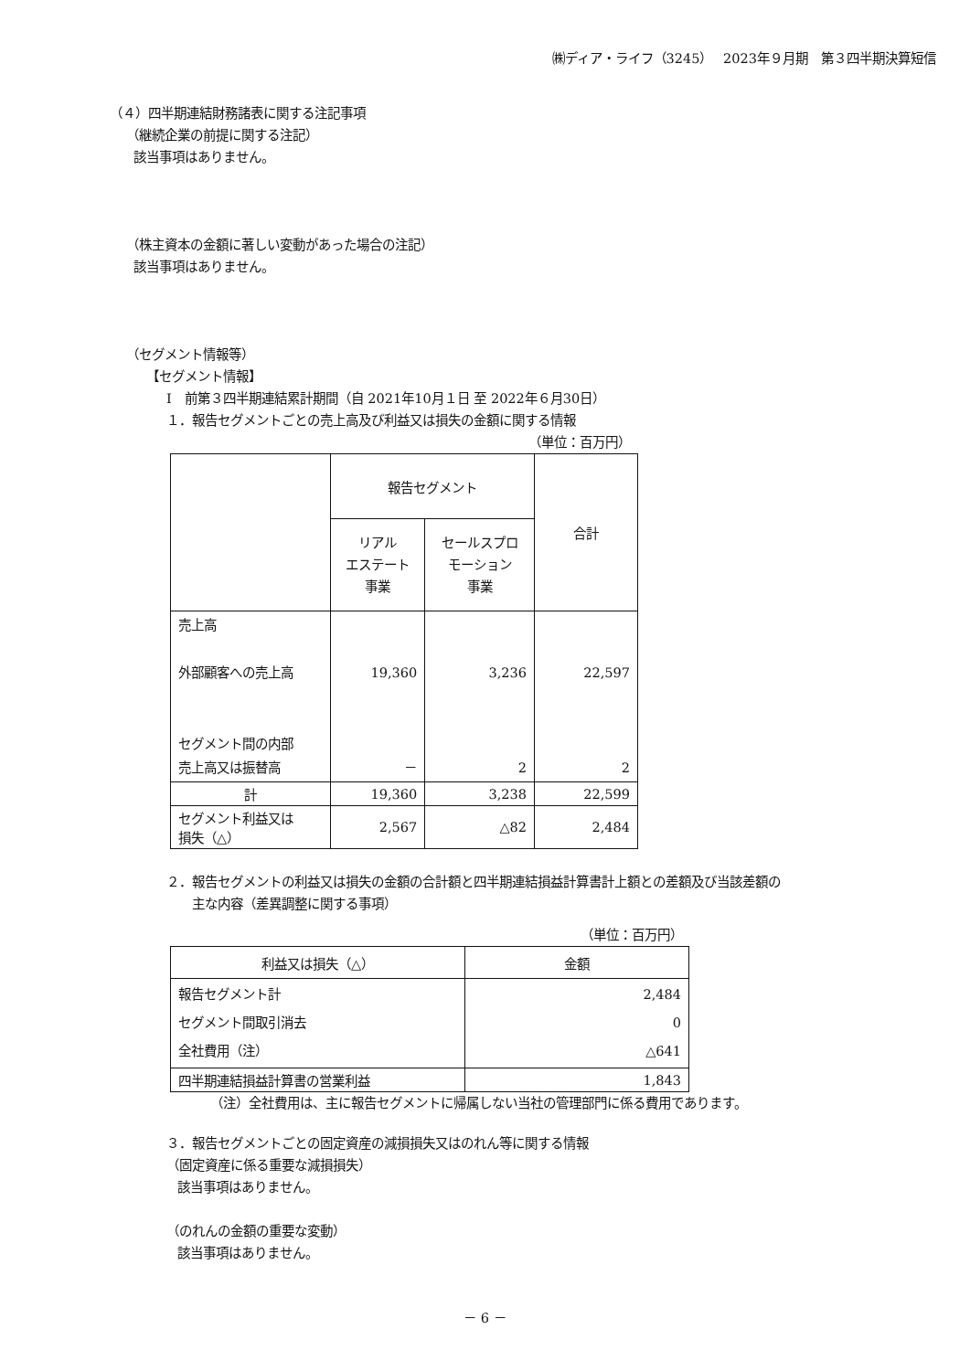㈱ディア・ライフ（3245）　 2023年９月期　第３四半期決算短信
（４）四半期連結財務諸表に関する注記事項
（継続企業の前提に関する注記）
該当事項はありません。
（株主資本の金額に著しい変動があった場合の注記）
該当事項はありません。
（セグメント情報等）
【セグメント情報】
Ⅰ　前第３四半期連結累計期間（自 2021年10月１日 至 2022年６月30日）
１．報告セグメントごとの売上高及び利益又は損失の金額に関する情報
（単位：百万円）
| | 報告セグメント | | 合計 |
| | リアル エステート 事業 | セールスプロ モーション 事業 | |
| 売上高 外部顧客への売上高 セグメント間の内部 売上高又は振替高 | 19,360 － | 3,236 2 | 22,597 2 |
| 計 | 19,360 | 3,238 | 22,599 |
| セグメント利益又は 損失（△） | 2,567 | △82 | 2,484 |
２．報告セグメントの利益又は損失の金額の合計額と四半期連結損益計算書計上額との差額及び当該差額の
主な内容（差異調整に関する事項）
（単位：百万円）
| 利益又は損失（△） | 金額 |
| 報告セグメント計 セグメント間取引消去 全社費用（注） | 2,484 0 △641 |
| 四半期連結損益計算書の営業利益 | 1,843 |
（注）全社費用は、主に報告セグメントに帰属しない当社の管理部門に係る費用であります。
３．報告セグメントごとの固定資産の減損損失又はのれん等に関する情報
（固定資産に係る重要な減損損失）
該当事項はありません。
（のれんの金額の重要な変動）
該当事項はありません。
－ 6 －